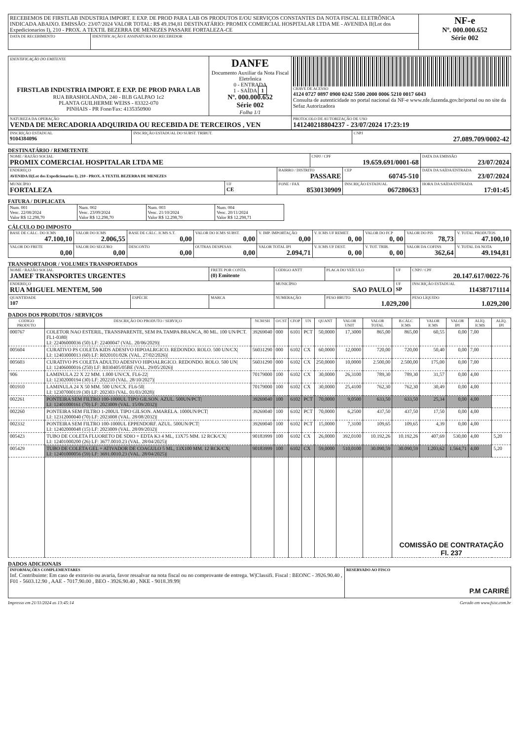| RECEBEMOS DE FIRSTLAB INDUSTRIA IMPORT. E EXP. DE PROD PARA LAB OS PRODUTOS E/OU SERVIÇOS CONSTANTES DA NOTA FISCAL ELETRÔNICA INDICADA ABAIXO. EMISSÃO: 23/07/2024 VALOR TOTAL: R$ 49.194,81 DESTINATÁRIO: PROMIX COMERCIAL HOSPITALAR LTDA ME - AVENIDA II(Lot dos Expedicionarios I), 210 - PROX. A TEXTIL BEZERRA DE MENEZES PASSARE FORTALEZA-CE | | NF-e Nº. 000.000.652 Série 002 |
| DATA DE RECEBIMENTO | IDENTIFICAÇÃO E ASSINATURA DO RECEBEDOR | |
| IDENTIFICAÇÃO DO EMITENTE FIRSTLAB INDUSTRIA IMPORT. E EXP. DE PROD PARA LAB RUA BRASHOLANDA, 240 - Bl.B GALPAO 1c2 PLANTA GUILHERME WEISS - 83322-070 PINHAIS - PR Fone/Fax: 4135350900 | DANFE Documento Auxiliar da Nota Fiscal Eletrônica 0 - ENTRADA 1 - SAÍDA 1 Nº. 000.000.652 Série 002 Folha 1/1 | CHAVE DE ACESSO 4124 0727 0897 0900 0242 5500 2000 0006 5210 0017 6043 Consulta de autenticidade no portal nacional da NF-e www.nfe.fazenda.gov.br/portal ou no site da Sefaz Autorizadora |
| NATUREZA DA OPERAÇÃO VENDA DE MERCADORIA ADQUIRIDA OU RECEBIDA DE TERCEIROS , VEN | | PROTOCOLO DE AUTORIZAÇÃO DE USO 141240218804237 - 23/07/2024 17:23:19 |
| INSCRIÇÃO ESTADUAL 9104384096 | INSCRIÇÃO ESTADUAL DO SUBST. TRIBUT. | CNPJ 27.089.709/0002-42 |
DESTINATÁRIO / REMETENTE
| NOME / RAZÃO SOCIAL PROMIX COMERCIAL HOSPITALAR LTDA ME | | | CNPJ / CPF 19.659.691/0001-68 | | DATA DA EMISSÃO 23/07/2024 |
| ENDEREÇO AVENIDA II(Lot dos Expedicionarios I), 210 - PROX. A TEXTIL BEZERRA DE MENEZES | | BAIRRO / DISTRITO PASSARE | | CEP 60745-510 | DATA DA SAÍDA/ENTRADA 23/07/2024 |
| MUNICÍPIO FORTALEZA | UF CE | FONE / FAX 8530130909 | | INSCRIÇÃO ESTADUAL 067280633 | HORA DA SAÍDA/ENTRADA 17:01:45 |
FATURA / DUPLICATA
| Num. 001 Venc. 22/08/2024 Valor R$ 12.298,70 | Num. 002 Venc. 23/09/2024 Valor R$ 12.298,70 | Num. 003 Venc. 21/10/2024 Valor R$ 12.298,70 | Num. 004 Venc. 20/11/2024 Valor R$ 12.298,71 |
CÁLCULO DO IMPOSTO
| BASE DE CÁLC. DO ICMS 47.100,10 | VALOR DO ICMS 2.006,55 | BASE DE CÁLC. ICMS S.T. 0,00 | VALOR DO ICMS SUBST. 0,00 | V. IMP. IMPORTAÇÃO 0,00 | V. ICMS UF REMET. 0, 00 | VALOR DO FCP 0, 00 | VALOR DO PIS 78,73 | V. TOTAL PRODUTOS 47.100,10 |
| VALOR DO FRETE 0,00 | VALOR DO SEGURO 0,00 | DESCONTO 0,00 | OUTRAS DESPESAS 0,00 | VALOR TOTAL IPI 2.094,71 | V. ICMS UF DEST. 0, 00 | V. TOT. TRIB. 0, 00 | VALOR DA COFINS 362,64 | V. TOTAL DA NOTA 49.194,81 |
TRANSPORTADOR / VOLUMES TRANSPORTADOS
| NOME / RAZÃO SOCIAL JAMEF TRANSPORTES URGENTES | | FRETE POR CONTA (0) Emitente | CÓDIGO ANTT | PLACA DO VEÍCULO | UF | CNPJ / CPF 20.147.617/0022-76 | |
| ENDEREÇO RUA MIGUEL MENTEM, 500 | | | MUNICÍPIO SAO PAULO | | UF SP | INSCRIÇÃO ESTADUAL 114387171114 | |
| QUANTIDADE 107 | ESPÉCIE | MARCA | NUMERAÇÃO | PESO BRUTO 1.029,200 | | | PESO LÍQUIDO 1.029,200 |
DADOS DOS PRODUTOS / SERVIÇOS
| CÓDIGO PRODUTO | DESCRIÇÃO DO PRODUTO / SERVIÇO | NCM/SH | O/CST | CFOP | UN | QUANT | VALOR UNIT | VALOR TOTAL | B.CÁLC ICMS | VALOR ICMS | VALOR IPI | ALÍQ. ICMS | ALÍQ. IPI |
| --- | --- | --- | --- | --- | --- | --- | --- | --- | --- | --- | --- | --- | --- |
| 000767 | COLETOR NAO ESTERIL, TRANSPARENTE, SEM PA.TAMPA BRANCA, 80 ML. 100 UN/PCT. FL1-0380/ LI: 22406000036 (50) LF: 22400047 (VAL. 20/06/2029)/ | 39269040 | 000 | 6101 | PCT | 50,0000 | 17,3000 | 865,00 | 865,00 | 60,55 | 0,00 | 7,00 | |
| 005604 | CURATIVO PS COLETA KIDS ADESIVO HIPOALRGICO. REDONDO. ROLO. 500 UN/CX/ LI: 12403000013 (60) LF: R020101/02K (VAL. 27/02/2026)/ | 56031290 | 000 | 6102 | CX | 60,0000 | 12,0000 | 720,00 | 720,00 | 50,40 | 0,00 | 7,00 | |
| 005603 | CURATIVO PS COLETA ADULTO ADESIVO HIPOALRGICO. REDONDO. ROLO. 500 UN/ LI: 12406000016 (250) LF: R030405/05BE (VAL. 29/05/2026)/ | 56031290 | 000 | 6102 | CX | 250,0000 | 10,0000 | 2.500,00 | 2.500,00 | 175,00 | 0,00 | 7,00 | |
| 906 | LAMINULA 22 X 22 MM. 1.000 UN/CX. FL6-22/ LI: 12302000194 (30) LF: 202210 (VAL. 28/10/2027)/ | 70179000 | 100 | 6102 | CX | 30,0000 | 26,3100 | 789,30 | 789,30 | 31,57 | 0,00 | 4,00 | |
| 001910 | LAMINULA 24 X 50 MM. 500 UN/CX. FL6-50/ LI: 12307000119 (30) LF: 202303 (VAL. 01/03/2028)/ | 70179000 | 100 | 6102 | CX | 30,0000 | 25,4100 | 762,30 | 762,30 | 30,49 | 0,00 | 4,00 | |
| 002261 | PONTEIRA SEM FILTRO 100-1000UL TIPO GILSON. AZUL. 500UN/PCT/ LI: 12401000161 (70) LF: 2023009 (VAL. 15/09/2032)/ | 39269040 | 100 | 6102 | PCT | 70,0000 | 9,0500 | 633,50 | 633,50 | 25,34 | 0,00 | 4,00 | |
| 002260 | PONTEIRA SEM FILTRO 1-200UL TIPO GILSON. AMARELA. 1000UN/PCT/ LI: 12312000040 (70) LF: 2023008 (VAL. 28/08/2032)/ | 39269040 | 100 | 6102 | PCT | 70,0000 | 6,2500 | 437,50 | 437,50 | 17,50 | 0,00 | 4,00 | |
| 002332 | PONTEIRA SEM FILTRO 100-1000UL EPPENDORF. AZUL. 500UN/PCT/ LI: 12402000048 (15) LF: 2023009 (VAL. 28/09/2032)/ | 39269040 | 100 | 6102 | PCT | 15,0000 | 7,3100 | 109,65 | 109,65 | 4,39 | 0,00 | 4,00 | |
| 005423 | TUBO DE COLETA FLUORETO DE SDIO + EDTA K3 4 ML, 13X75 MM. 12 RCK/CX/ LI: 12401000200 (26) LF: 3677.0010.23 (VAL. 28/04/2025)/ | 90183999 | 100 | 6102 | CX | 26,0000 | 392,0100 | 10.192,26 | 10.192,26 | 407,69 | 530,00 | 4,00 | 5,20 |
| 005429 | TUBO DE COLETA GEL + ATIVADOR DE COAGULO 5 ML, 13X100 MM. 12 RCK/CX/ LI: 12401000056 (59) LF: 3691.0010.23 (VAL. 28/04/2025)/ | 90183999 | 100 | 6102 | CX | 59,0000 | 510,0100 | 30.090,59 | 30.090,59 | 1.203,62 | 1.564,71 | 4,00 | 5,20 |
| | | | | | | | | | COMISSÃO DE CONTRATAÇÃO Fl. 237 | | | | |
DADOS ADICIONAIS
| INFORMAÇÕES COMPLEMENTARES Inf. Contribuinte: Em caso de extravio ou avaria, favor ressalvar na nota fiscal ou no comprovante de entrega. W/Classifi. Fiscal : BEONC - 3926.90.40 , F01 - 5603.12.90 , AAE - 7017.90.00 , BEO - 3926.90.40 , NKE - 9018.39.99/ | RESERVADO AO FISCO P.M CARIRÉ |
Impresso em 21/11/2024 as 13:45:14 Gerado em www.fsist.com.br